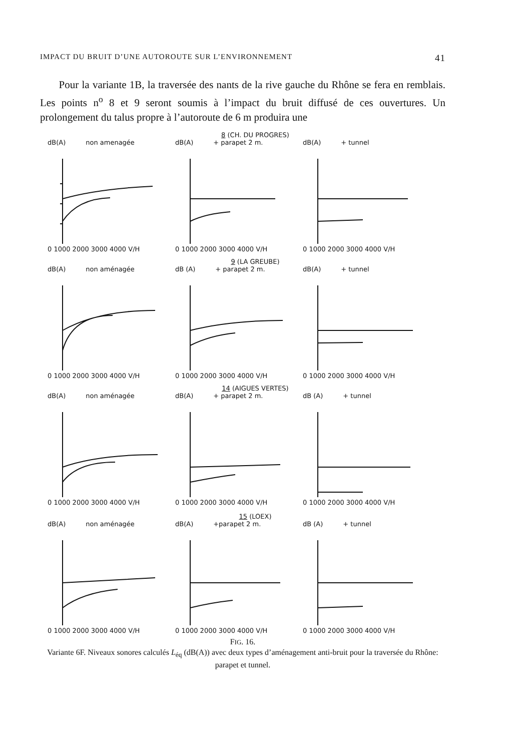IMPACT DU BRUIT D’UNE AUTOROUTE SUR L’ENVIRONNEMENT 41
Pour la variante 1B, la traversée des nants de la rive gauche du Rhône se fera en remblais. Les points n<sup>o</sup> 8 et 9 seront soumis à l’impact du bruit diffusé de ces ouvertures. Un prolongement du talus propre à l’autoroute de 6 m produira une
8 (CH. DU PROGRES)
dB(A) non amenagée
0 1000 2000 3000 4000 V/H
dB(A) + parapet 2 m.
0 1000 2000 3000 4000 V/H
dB(A) + tunnel
0 1000 2000 3000 4000 V/H
9 (LA GREUBE)
dB(A) non aménagée
0 1000 2000 3000 4000 V/H
dB (A) + parapet 2 m.
0 1000 2000 3000 4000 V/H
dB(A) + tunnel
0 1000 2000 3000 4000 V/H
14 (AIGUES VERTES)
dB(A) non aménagée
0 1000 2000 3000 4000 V/H
dB(A) + parapet 2 m.
0 1000 2000 3000 4000 V/H
dB (A) + tunnel
0 1000 2000 3000 4000 V/H
15 (LOEX)
dB(A) non aménagée
0 1000 2000 3000 4000 V/H
dB(A) +parapet 2 m.
0 1000 2000 3000 4000 V/H
dB (A) + tunnel
0 1000 2000 3000 4000 V/H
FIG. 16.
Variante 6F. Niveaux sonores calculés L<sub>éq</sub> (dB(A)) avec deux types d’aménagement anti-bruit pour la traversée du Rhône: parapet et tunnel.